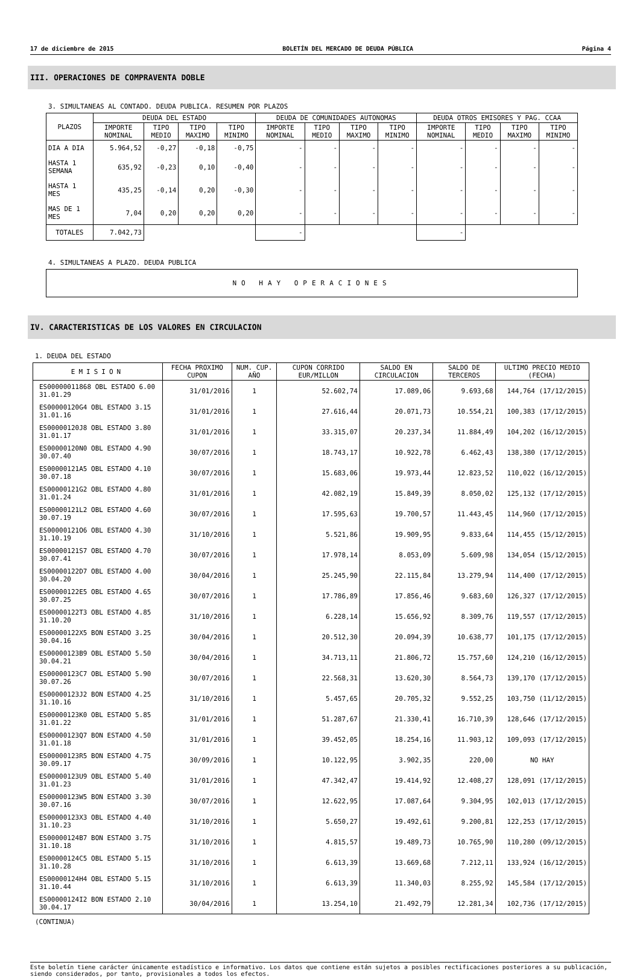17 de diciembre de 2015 BOLETÍN DEL MERCADO DE DEUDA PÚBLICA Página 4
III. OPERACIONES DE COMPRAVENTA DOBLE
3. SIMULTANEAS AL CONTADO. DEUDA PUBLICA. RESUMEN POR PLAZOS
| PLAZOS | DEUDA DEL ESTADO | | | | DEUDA DE COMUNIDADES AUTONOMAS | | | | DEUDA OTROS EMISORES Y PAG. CCAA | | | |
| --- | --- | --- | --- | --- | --- | --- | --- | --- | --- | --- | --- | --- |
| | IMPORTE NOMINAL | TIPO MEDIO | TIPO MAXIMO | TIPO MINIMO | IMPORTE NOMINAL | TIPO MEDIO | TIPO MAXIMO | TIPO MINIMO | IMPORTE NOMINAL | TIPO MEDIO | TIPO MAXIMO | TIPO MINIMO |
| DIA A DIA | 5.964,52 | -0,27 | -0,18 | -0,75 | - | - | - | - | - | - | - | - |
| HASTA 1 SEMANA | 635,92 | -0,23 | 0,10 | -0,40 | - | - | - | - | - | - | - | - |
| HASTA 1 MES | 435,25 | -0,14 | 0,20 | -0,30 | - | - | - | - | - | - | - | - |
| MAS DE 1 MES | 7,04 | 0,20 | 0,20 | 0,20 | - | - | - | - | - | - | - | - |
| TOTALES | 7.042,73 | | | | - | | | | - | | | |
4. SIMULTANEAS A PLAZO. DEUDA PUBLICA
NO HAY OPERACIONES
IV. CARACTERISTICAS DE LOS VALORES EN CIRCULACION
1. DEUDA DEL ESTADO
| EMISION | FECHA PROXIMO CUPON | NUM. CUP. AÑO | CUPON CORRIDO EUR/MILLON | SALDO EN CIRCULACION | SALDO DE TERCEROS | ULTIMO PRECIO MEDIO (FECHA) |
| --- | --- | --- | --- | --- | --- | --- |
| ES00000011868 OBL ESTADO 6.00 31.01.29 | 31/01/2016 | 1 | 52.602,74 | 17.089,06 | 9.693,68 | 144,764 (17/12/2015) |
| ES00000120G4 OBL ESTADO 3.15 31.01.16 | 31/01/2016 | 1 | 27.616,44 | 20.071,73 | 10.554,21 | 100,383 (17/12/2015) |
| ES00000120J8 OBL ESTADO 3.80 31.01.17 | 31/01/2016 | 1 | 33.315,07 | 20.237,34 | 11.884,49 | 104,202 (16/12/2015) |
| ES00000120N0 OBL ESTADO 4.90 30.07.40 | 30/07/2016 | 1 | 18.743,17 | 10.922,78 | 6.462,43 | 138,380 (17/12/2015) |
| ES00000121A5 OBL ESTADO 4.10 30.07.18 | 30/07/2016 | 1 | 15.683,06 | 19.973,44 | 12.823,52 | 110,022 (16/12/2015) |
| ES00000121G2 OBL ESTADO 4.80 31.01.24 | 31/01/2016 | 1 | 42.082,19 | 15.849,39 | 8.050,02 | 125,132 (17/12/2015) |
| ES00000121L2 OBL ESTADO 4.60 30.07.19 | 30/07/2016 | 1 | 17.595,63 | 19.700,57 | 11.443,45 | 114,960 (17/12/2015) |
| ES00000121O6 OBL ESTADO 4.30 31.10.19 | 31/10/2016 | 1 | 5.521,86 | 19.909,95 | 9.833,64 | 114,455 (15/12/2015) |
| ES00000121S7 OBL ESTADO 4.70 30.07.41 | 30/07/2016 | 1 | 17.978,14 | 8.053,09 | 5.609,98 | 134,054 (15/12/2015) |
| ES00000122D7 OBL ESTADO 4.00 30.04.20 | 30/04/2016 | 1 | 25.245,90 | 22.115,84 | 13.279,94 | 114,400 (17/12/2015) |
| ES00000122E5 OBL ESTADO 4.65 30.07.25 | 30/07/2016 | 1 | 17.786,89 | 17.856,46 | 9.683,60 | 126,327 (17/12/2015) |
| ES00000122T3 OBL ESTADO 4.85 31.10.20 | 31/10/2016 | 1 | 6.228,14 | 15.656,92 | 8.309,76 | 119,557 (17/12/2015) |
| ES00000122X5 BON ESTADO 3.25 30.04.16 | 30/04/2016 | 1 | 20.512,30 | 20.094,39 | 10.638,77 | 101,175 (17/12/2015) |
| ES00000123B9 OBL ESTADO 5.50 30.04.21 | 30/04/2016 | 1 | 34.713,11 | 21.806,72 | 15.757,60 | 124,210 (16/12/2015) |
| ES00000123C7 OBL ESTADO 5.90 30.07.26 | 30/07/2016 | 1 | 22.568,31 | 13.620,30 | 8.564,73 | 139,170 (17/12/2015) |
| ES00000123J2 BON ESTADO 4.25 31.10.16 | 31/10/2016 | 1 | 5.457,65 | 20.705,32 | 9.552,25 | 103,750 (11/12/2015) |
| ES00000123K0 OBL ESTADO 5.85 31.01.22 | 31/01/2016 | 1 | 51.287,67 | 21.330,41 | 16.710,39 | 128,646 (17/12/2015) |
| ES00000123Q7 BON ESTADO 4.50 31.01.18 | 31/01/2016 | 1 | 39.452,05 | 18.254,16 | 11.903,12 | 109,093 (17/12/2015) |
| ES00000123R5 BON ESTADO 4.75 30.09.17 | 30/09/2016 | 1 | 10.122,95 | 3.902,35 | 220,00 | NO HAY |
| ES00000123U9 OBL ESTADO 5.40 31.01.23 | 31/01/2016 | 1 | 47.342,47 | 19.414,92 | 12.408,27 | 128,091 (17/12/2015) |
| ES00000123W5 BON ESTADO 3.30 30.07.16 | 30/07/2016 | 1 | 12.622,95 | 17.087,64 | 9.304,95 | 102,013 (17/12/2015) |
| ES00000123X3 OBL ESTADO 4.40 31.10.23 | 31/10/2016 | 1 | 5.650,27 | 19.492,61 | 9.200,81 | 122,253 (17/12/2015) |
| ES00000124B7 BON ESTADO 3.75 31.10.18 | 31/10/2016 | 1 | 4.815,57 | 19.489,73 | 10.765,90 | 110,280 (09/12/2015) |
| ES00000124C5 OBL ESTADO 5.15 31.10.28 | 31/10/2016 | 1 | 6.613,39 | 13.669,68 | 7.212,11 | 133,924 (16/12/2015) |
| ES00000124H4 OBL ESTADO 5.15 31.10.44 | 31/10/2016 | 1 | 6.613,39 | 11.340,03 | 8.255,92 | 145,584 (17/12/2015) |
| ES00000124I2 BON ESTADO 2.10 30.04.17 | 30/04/2016 | 1 | 13.254,10 | 21.492,79 | 12.281,34 | 102,736 (17/12/2015) |
(CONTINUA)
Este boletín tiene carácter únicamente estadístico e informativo. Los datos que contiene están sujetos a posibles rectificaciones posteriores a su publicación, siendo considerados, por tanto, provisionales a todos los efectos.